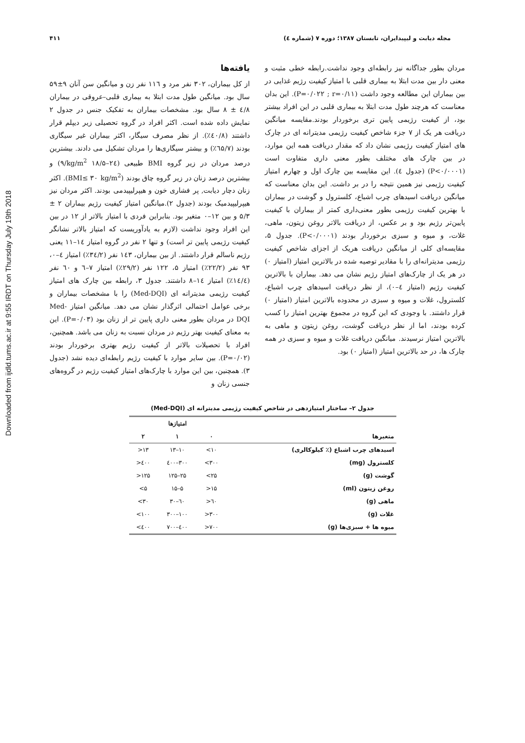Downloaded from ijdld.tums.ac.ir at 9:55 IRDT on Thursday July 19th 2018
۴۱۱ مجله دیابت و لیپیدایران، تابستان ۱۳۸۷؛ دوره ۷ (شماره ٤)
یافته‌ها
از کل بیماران، ۳۰۲ نفر مرد و ۱۱٦ نفر زن و میانگین سن آنان ۹±۵۹ سال بود. میانگین طول مدت ابتلا به بیماری قلبی–عروقی در بیماران ٤/۸ ± ۸ سال بود. مشخصات بیماران به تفکیک جنس در جدول ۲ نمایش داده شده است. اکثر افراد در گروه تحصیلی زیر دیپلم قرار داشتند (٤۰/۸٪). از نظر مصرف سیگار، اکثر بیماران غیر سیگاری بودند (٦۵/۷٪) و بیشتر سیگاری‌ها را مردان تشکیل می دادند. بیشترین درصد مردان در زیر گروه BMI طبیعی (kg/m<sup>2</sup> ۱۸/۵–۲٤/۹) و بیشترین درصد زنان در زیر گروه چاق بودند (BMI≤ ۳۰ kg/m<sup>2</sup>). اکثر زنان دچار دیابت, پر فشاری خون و هیپرلیپیدمی بودند. اکثر مردان نیز هیپرلیپیدمیک بودند (جدول ۲).میانگین امتیاز کیفیت رژیم بیماران ۲ ± ۵/۳ و بین ۱۲–۰ متغیر بود. بنابراین فردی با امتیاز بالاتر از ۱۲ در بین این افراد وجود نداشت (لازم به یادآوریست که امتیاز بالاتر نشانگر کیفیت رژیمی پایین تر است) و تنها ۲ نفر در گروه امتیاز ۱٤–۱۱ یعنی رژیم ناسالم قرار داشتند. از بین بیماران، ۱٤۳ نفر (۳٤/۲٪) امتیاز ٤–۰، ۹۳ نفر (۲۲/۲٪) امتیاز ۵، ۱۲۲ نفر (۲۹/۲٪) امتیاز ۷–٦ و ٦۰ نفر (۱٤/٤٪) امتیاز ۱٤–۸ داشتند. جدول ۳، رابطه بین چارک های امتیاز کیفیت رژیمی مدیترانه ای (Med-DQI) را با مشخصات بیماران و برخی عوامل احتمالی اثرگذار نشان می دهد. میانگین امتیاز Med-DQI در مردان بطور معنی داری پایین تر از زنان بود (P=۰/۰۳). این به معنای کیفیت بهتر رژیم در مردان نسبت به زنان می باشد. همچنین، افراد با تحصیلات بالاتر از کیفیت رژیم بهتری برخوردار بودند (P=۰/۰۲). بین سایر موارد با کیفیت رژیم رابطه‌ای دیده نشد (جدول ۳). همچنین، بین این موارد با چارک‌های امتیاز کیفیت رژیم در گروه‌های جنسی زنان و
مردان بطور جداگانه نیز رابطه‌ای وجود نداشت.رابطه خطی مثبت و معنی دار بین مدت ابتلا به بیماری قلبی با امتیاز کیفیت رژیم غذایی در بین بیماران این مطالعه وجود داشت (P=۰/۰۲۲ ; r=۰/۱۱). این بدان معناست که هرچند طول مدت ابتلا به بیماری قلبی در این افراد بیشتر بود، از کیفیت رژیمی پایین تری برخوردار بودند.مقایسه میانگین دریافت هر یک از ۷ جزء شاخص کیفیت رژیمی مدیترانه ای در چارک های امتیاز کیفیت رژیمی نشان داد که مقدار دریافت همه این موارد، در بین چارک های مختلف بطور معنی داری متفاوت است (P<۰/۰۰۰۱) (جدول ٤). این مقایسه بین چارک اول و چهارم امتیاز کیفیت رژیمی نیز همین نتیجه را در بر داشت. این بدان معناست که میانگین دریافت اسیدهای چرب اشباع، کلسترول و گوشت در بیماران با بهترین کیفیت رژیمی بطور معنی‌داری کمتر از بیماران با کیفیت پایین‌تر رژیم بود و بر عکس، از دریافت بالاتر روغن زیتون، ماهی، غلات، و میوه و سبزی برخوردار بودند (P<۰/۰۰۰۱). جدول ۵، مقایسه‌ای کلی از میانگین دریافت هریک از اجزای شاخص کیفیت رژیمی مدیترانه‌ای را با مقادیر توصیه شده در بالاترین امتیاز (امتیاز ۰) در هر یک از چارک‌های امتیاز رژیم نشان می دهد. بیماران با بالاترین کیفیت رژیم (امتیاز ٤–۰)، از نظر دریافت اسیدهای چرب اشباع، کلسترول، غلات و میوه و سبزی در محدوده بالاترین امتیاز (امتیاز ۰) قرار داشتند. با وجودی که این گروه در مجموع بهترین امتیاز را کسب کرده بودند، اما از نظر دریافت گوشت، روغن زیتون و ماهی به بالاترین امتیاز نرسیدند. میانگین دریافت غلات و میوه و سبزی در همه چارک ها، در حد بالاترین امتیاز (امتیاز ۰) بود.
جدول ۲– ساختار امتیازدهی در شاخص کیفیت رژیمی مدیترانه ای (Med-DQI)
| | | امتیازها | |
| --- | --- | --- | --- |
| متغیرها | ۰ | ۱ | ۲ |
| اسیدهای چرب اشباع (٪ کیلوکالری) | ۱۰> | ۱۰–۱۳ | ۱۳< |
| کلسترول (mg) | ۳۰۰> | ۳۰۰–٤۰۰ | ٤۰۰< |
| گوشت (g) | ۲۵> | ۲۵–۱۲۵ | ۱۲۵< |
| روغن زیتون (ml) | ۱۵< | ۵–۱۵ | ۵> |
| ماهی (g) | ٦۰< | ٦۰–۳۰ | ۳۰> |
| غلات (g) | ۳۰۰< | ۱۰۰–۳۰۰ | ۱۰۰> |
| میوه ها + سبزی‌ها (g) | ۷۰۰< | ٤۰۰–۷۰۰ | ٤۰۰> |